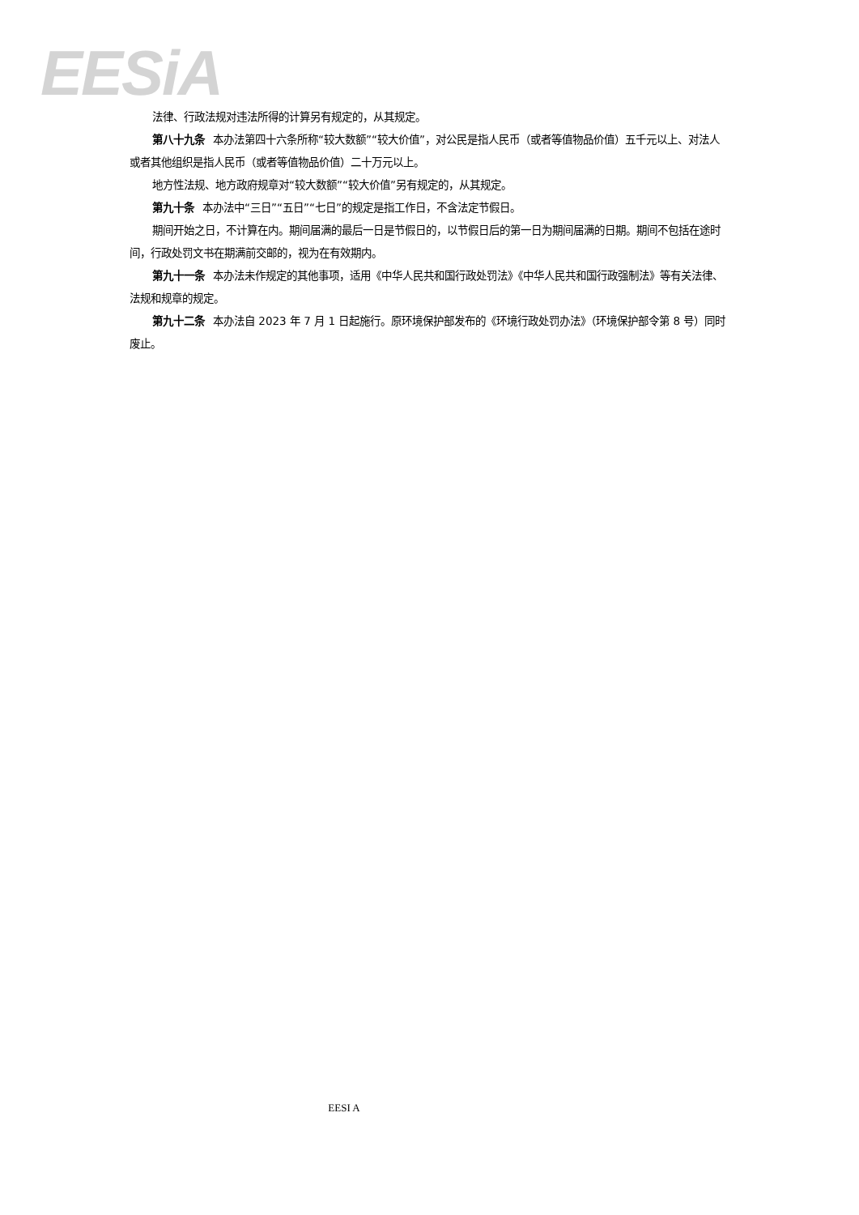EESiA
法律、行政法规对违法所得的计算另有规定的，从其规定。
第八十九条 本办法第四十六条所称“较大数额”“较大价值”，对公民是指人民币（或者等值物品价值）五千元以上、对法人或者其他组织是指人民币（或者等值物品价值）二十万元以上。
地方性法规、地方政府规章对“较大数额”“较大价值”另有规定的，从其规定。
第九十条 本办法中“三日”“五日”“七日”的规定是指工作日，不含法定节假日。
期间开始之日，不计算在内。期间届满的最后一日是节假日的，以节假日后的第一日为期间届满的日期。期间不包括在途时间，行政处罚文书在期满前交邮的，视为在有效期内。
第九十一条 本办法未作规定的其他事项，适用《中华人民共和国行政处罚法》《中华人民共和国行政强制法》等有关法律、法规和规章的规定。
第九十二条 本办法自 2023 年 7 月 1 日起施行。原环境保护部发布的《环境行政处罚办法》（环境保护部令第 8 号）同时废止。
EESI A